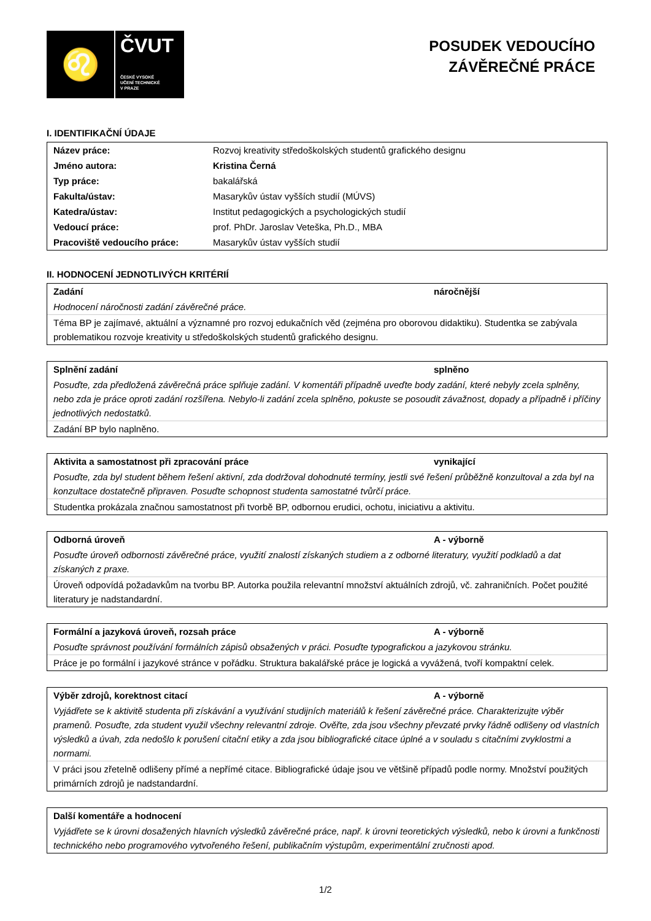♌
ČVUT
ČESKÉ VYSOKÉ
UČENÍ TECHNICKÉ
V PRAZE
POSUDEK VEDOUCÍHO
ZÁVĚREČNÉ PRÁCE
I. IDENTIFIKAČNÍ ÚDAJE
| Název práce: | Rozvoj kreativity středoškolských studentů grafického designu |
| Jméno autora: | Kristina Černá |
| Typ práce: | bakalářská |
| Fakulta/ústav: | Masarykův ústav vyšších studií (MÚVS) |
| Katedra/ústav: | Institut pedagogických a psychologických studií |
| Vedoucí práce: | prof. PhDr. Jaroslav Veteška, Ph.D., MBA |
| Pracoviště vedoucího práce: | Masarykův ústav vyšších studií |
II. HODNOCENÍ JEDNOTLIVÝCH KRITÉRIÍ
Zadání náročnější
Hodnocení náročnosti zadání závěrečné práce.
Téma BP je zajímavé, aktuální a významné pro rozvoj edukačních věd (zejména pro oborovou didaktiku). Studentka se zabývala problematikou rozvoje kreativity u středoškolských studentů grafického designu.
Splnění zadání splněno
Posuďte, zda předložená závěrečná práce splňuje zadání. V komentáři případně uveďte body zadání, které nebyly zcela splněny, nebo zda je práce oproti zadání rozšířena. Nebylo-li zadání zcela splněno, pokuste se posoudit závažnost, dopady a případně i příčiny jednotlivých nedostatků.
Zadání BP bylo naplněno.
Aktivita a samostatnost při zpracování práce vynikající
Posuďte, zda byl student během řešení aktivní, zda dodržoval dohodnuté termíny, jestli své řešení průběžně konzultoval a zda byl na konzultace dostatečně připraven. Posuďte schopnost studenta samostatné tvůrčí práce.
Studentka prokázala značnou samostatnost při tvorbě BP, odbornou erudici, ochotu, iniciativu a aktivitu.
Odborná úroveň A - výborně
Posuďte úroveň odbornosti závěrečné práce, využití znalostí získaných studiem a z odborné literatury, využití podkladů a dat získaných z praxe.
Úroveň odpovídá požadavkům na tvorbu BP. Autorka použila relevantní množství aktuálních zdrojů, vč. zahraničních. Počet použité literatury je nadstandardní.
Formální a jazyková úroveň, rozsah práce A - výborně
Posuďte správnost používání formálních zápisů obsažených v práci. Posuďte typografickou a jazykovou stránku.
Práce je po formální i jazykové stránce v pořádku. Struktura bakalářské práce je logická a vyvážená, tvoří kompaktní celek.
Výběr zdrojů, korektnost citací A - výborně
Vyjádřete se k aktivitě studenta při získávání a využívání studijních materiálů k řešení závěrečné práce. Charakterizujte výběr pramenů. Posuďte, zda student využil všechny relevantní zdroje. Ověřte, zda jsou všechny převzaté prvky řádně odlišeny od vlastních výsledků a úvah, zda nedošlo k porušení citační etiky a zda jsou bibliografické citace úplné a v souladu s citačními zvyklostmi a normami.
V práci jsou zřetelně odlišeny přímé a nepřímé citace. Bibliografické údaje jsou ve většině případů podle normy. Množství použitých primárních zdrojů je nadstandardní.
Další komentáře a hodnocení
Vyjádřete se k úrovni dosažených hlavních výsledků závěrečné práce, např. k úrovni teoretických výsledků, nebo k úrovni a funkčnosti technického nebo programového vytvořeného řešení, publikačním výstupům, experimentální zručnosti apod.
1/2